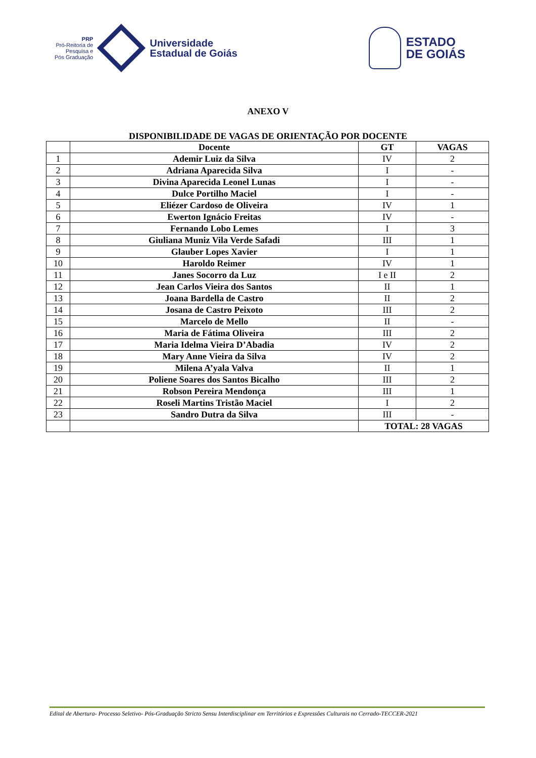PRP
Pró-Reitoria de
Pesquisa e
Pós Graduação
Universidade
Estadual de Goiás
ESTADO
DE GOIÁS
ANEXO V
DISPONIBILIDADE DE VAGAS DE ORIENTAÇÃO POR DOCENTE
| | Docente | GT | VAGAS |
| --- | --- | --- | --- |
| 1 | Ademir Luiz da Silva | IV | 2 |
| 2 | Adriana Aparecida Silva | I | - |
| 3 | Divina Aparecida Leonel Lunas | I | - |
| 4 | Dulce Portilho Maciel | I | - |
| 5 | Eliézer Cardoso de Oliveira | IV | 1 |
| 6 | Ewerton Ignácio Freitas | IV | - |
| 7 | Fernando Lobo Lemes | I | 3 |
| 8 | Giuliana Muniz Vila Verde Safadi | III | 1 |
| 9 | Glauber Lopes Xavier | I | 1 |
| 10 | Haroldo Reimer | IV | 1 |
| 11 | Janes Socorro da Luz | I e II | 2 |
| 12 | Jean Carlos Vieira dos Santos | II | 1 |
| 13 | Joana Bardella de Castro | II | 2 |
| 14 | Josana de Castro Peixoto | III | 2 |
| 15 | Marcelo de Mello | II | - |
| 16 | Maria de Fátima Oliveira | III | 2 |
| 17 | Maria Idelma Vieira D’Abadia | IV | 2 |
| 18 | Mary Anne Vieira da Silva | IV | 2 |
| 19 | Milena A’yala Valva | II | 1 |
| 20 | Poliene Soares dos Santos Bicalho | III | 2 |
| 21 | Robson Pereira Mendonça | III | 1 |
| 22 | Roseli Martins Tristão Maciel | I | 2 |
| 23 | Sandro Dutra da Silva | III | - |
| | | TOTAL: 28 VAGAS | |
Edital de Abertura- Processo Seletivo- Pós-Graduação Stricto Sensu Interdisciplinar em Territórios e Expressões Culturais no Cerrado-TECCER-2021